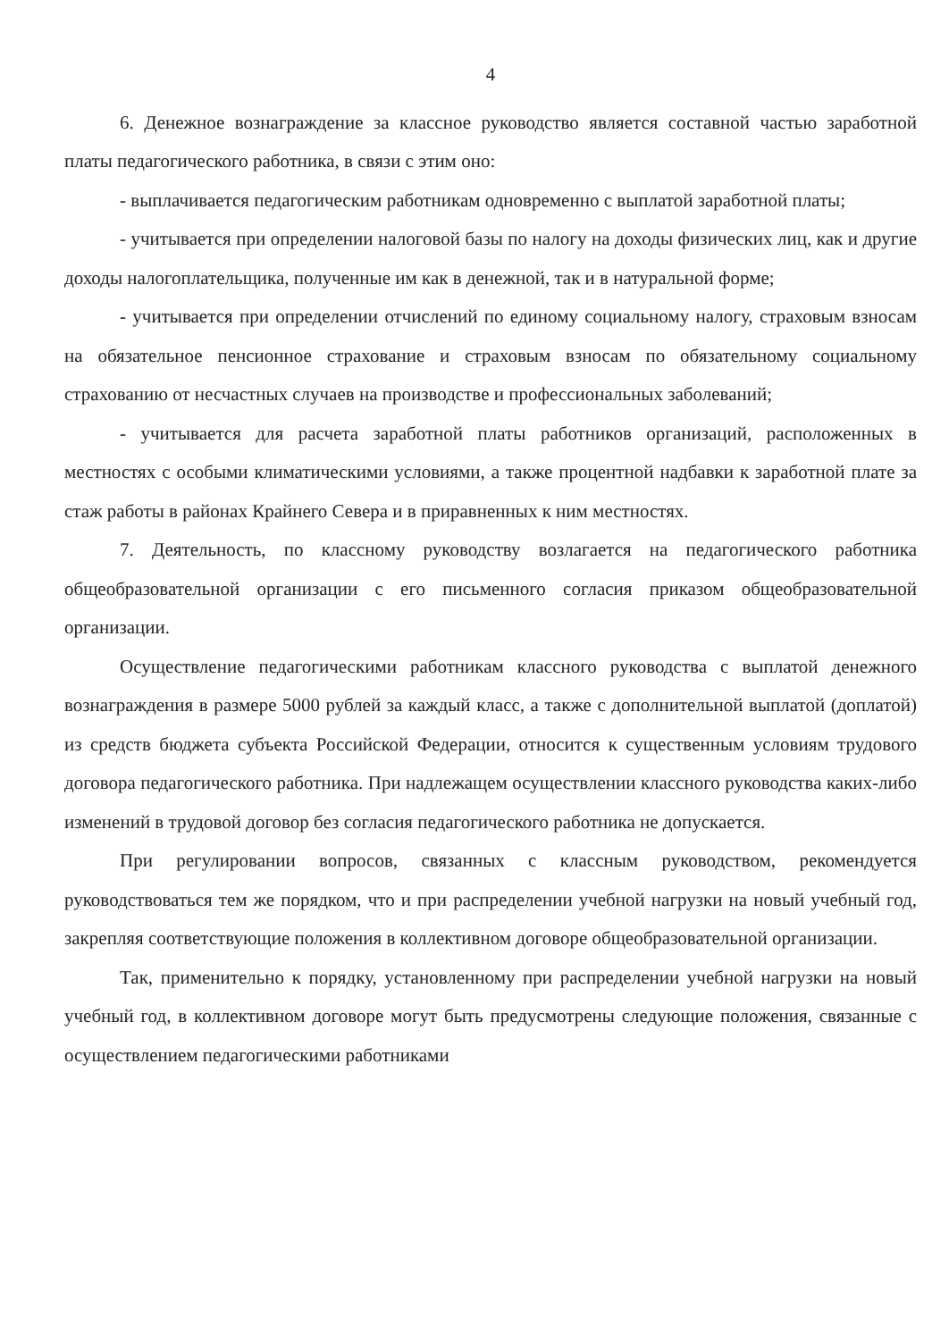4
6. Денежное вознаграждение за классное руководство является составной частью заработной платы педагогического работника, в связи с этим оно:
- выплачивается педагогическим работникам одновременно с выплатой заработной платы;
- учитывается при определении налоговой базы по налогу на доходы физических лиц, как и другие доходы налогоплательщика, полученные им как в денежной, так и в натуральной форме;
- учитывается при определении отчислений по единому социальному налогу, страховым взносам на обязательное пенсионное страхование и страховым взносам по обязательному социальному страхованию от несчастных случаев на производстве и профессиональных заболеваний;
- учитывается для расчета заработной платы работников организаций, расположенных в местностях с особыми климатическими условиями, а также процентной надбавки к заработной плате за стаж работы в районах Крайнего Севера и в приравненных к ним местностях.
7. Деятельность, по классному руководству возлагается на педагогического работника общеобразовательной организации с его письменного согласия приказом общеобразовательной организации.
Осуществление педагогическими работникам классного руководства с выплатой денежного вознаграждения в размере 5000 рублей за каждый класс, а также с дополнительной выплатой (доплатой) из средств бюджета субъекта Российской Федерации, относится к существенным условиям трудового договора педагогического работника. При надлежащем осуществлении классного руководства каких-либо изменений в трудовой договор без согласия педагогического работника не допускается.
При регулировании вопросов, связанных с классным руководством, рекомендуется руководствоваться тем же порядком, что и при распределении учебной нагрузки на новый учебный год, закрепляя соответствующие положения в коллективном договоре общеобразовательной организации.
Так, применительно к порядку, установленному при распределении учебной нагрузки на новый учебный год, в коллективном договоре могут быть предусмотрены следующие положения, связанные с осуществлением педагогическими работниками